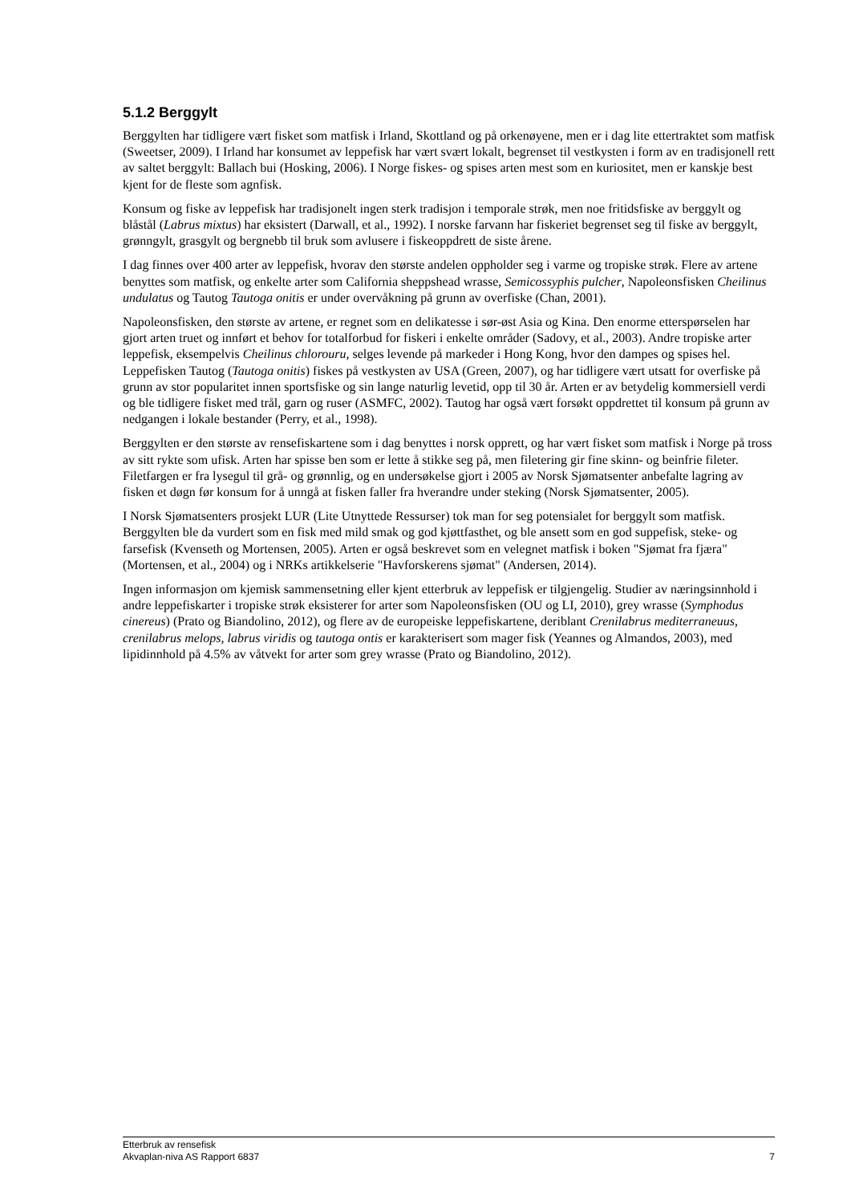5.1.2 Berggylt
Berggylten har tidligere vært fisket som matfisk i Irland, Skottland og på orkenøyene, men er i dag lite ettertraktet som matfisk (Sweetser, 2009). I Irland har konsumet av leppefisk har vært svært lokalt, begrenset til vestkysten i form av en tradisjonell rett av saltet berggylt: Ballach bui (Hosking, 2006). I Norge fiskes- og spises arten mest som en kuriositet, men er kanskje best kjent for de fleste som agnfisk.
Konsum og fiske av leppefisk har tradisjonelt ingen sterk tradisjon i temporale strøk, men noe fritidsfiske av berggylt og blåstål (Labrus mixtus) har eksistert (Darwall, et al., 1992). I norske farvann har fiskeriet begrenset seg til fiske av berggylt, grønngylt, grasgylt og bergnebb til bruk som avlusere i fiskeoppdrett de siste årene.
I dag finnes over 400 arter av leppefisk, hvorav den største andelen oppholder seg i varme og tropiske strøk. Flere av artene benyttes som matfisk, og enkelte arter som California sheppshead wrasse, Semicossyphis pulcher, Napoleonsfisken Cheilinus undulatus og Tautog Tautoga onitis er under overvåkning på grunn av overfiske (Chan, 2001).
Napoleonsfisken, den største av artene, er regnet som en delikatesse i sør-øst Asia og Kina. Den enorme etterspørselen har gjort arten truet og innført et behov for totalforbud for fiskeri i enkelte områder (Sadovy, et al., 2003). Andre tropiske arter leppefisk, eksempelvis Cheilinus chlorouru, selges levende på markeder i Hong Kong, hvor den dampes og spises hel. Leppefisken Tautog (Tautoga onitis) fiskes på vestkysten av USA (Green, 2007), og har tidligere vært utsatt for overfiske på grunn av stor popularitet innen sportsfiske og sin lange naturlig levetid, opp til 30 år. Arten er av betydelig kommersiell verdi og ble tidligere fisket med trål, garn og ruser (ASMFC, 2002). Tautog har også vært forsøkt oppdrettet til konsum på grunn av nedgangen i lokale bestander (Perry, et al., 1998).
Berggylten er den største av rensefiskartene som i dag benyttes i norsk opprett, og har vært fisket som matfisk i Norge på tross av sitt rykte som ufisk. Arten har spisse ben som er lette å stikke seg på, men filetering gir fine skinn- og beinfrie fileter. Filetfargen er fra lysegul til grå- og grønnlig, og en undersøkelse gjort i 2005 av Norsk Sjømatsenter anbefalte lagring av fisken et døgn før konsum for å unngå at fisken faller fra hverandre under steking (Norsk Sjømatsenter, 2005).
I Norsk Sjømatsenters prosjekt LUR (Lite Utnyttede Ressurser) tok man for seg potensialet for berggylt som matfisk. Berggylten ble da vurdert som en fisk med mild smak og god kjøttfasthet, og ble ansett som en god suppefisk, steke- og farsefisk (Kvenseth og Mortensen, 2005). Arten er også beskrevet som en velegnet matfisk i boken "Sjømat fra fjæra" (Mortensen, et al., 2004) og i NRKs artikkelserie "Havforskerens sjømat" (Andersen, 2014).
Ingen informasjon om kjemisk sammensetning eller kjent etterbruk av leppefisk er tilgjengelig. Studier av næringsinnhold i andre leppefiskarter i tropiske strøk eksisterer for arter som Napoleonsfisken (OU og LI, 2010), grey wrasse (Symphodus cinereus) (Prato og Biandolino, 2012), og flere av de europeiske leppefiskartene, deriblant Crenilabrus mediterraneuus, crenilabrus melops, labrus viridis og tautoga ontis er karakterisert som mager fisk (Yeannes og Almandos, 2003), med lipidinnhold på 4.5% av våtvekt for arter som grey wrasse (Prato og Biandolino, 2012).
Etterbruk av rensefisk
Akvaplan-niva AS Rapport 6837 7